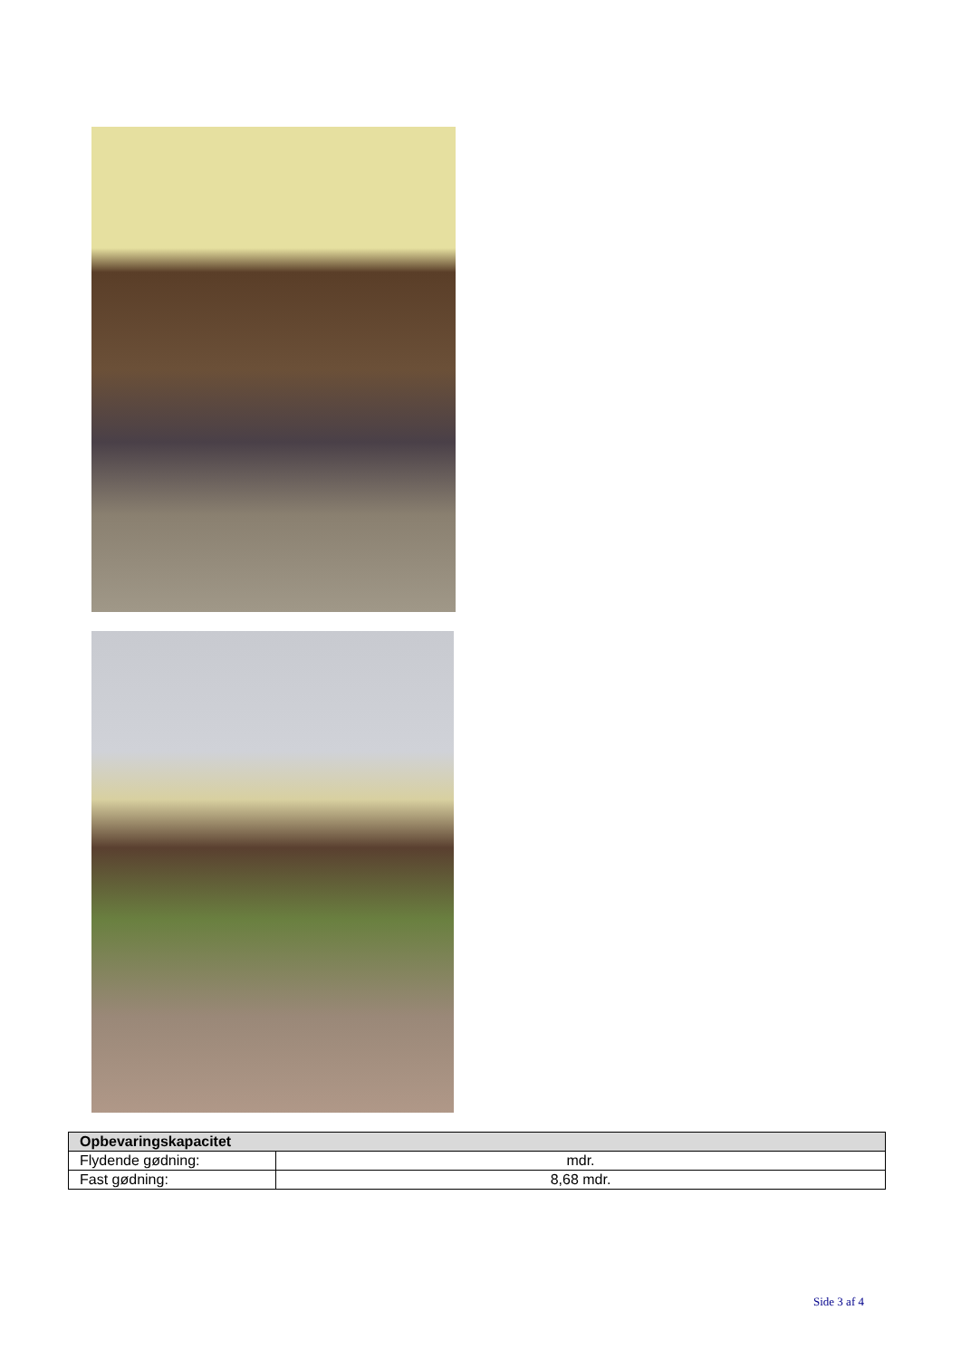| Opbevaringskapacitet | |
| --- | --- |
| Flydende gødning: | mdr. |
| Fast gødning: | 8,68 mdr. |
Side 3 af 4